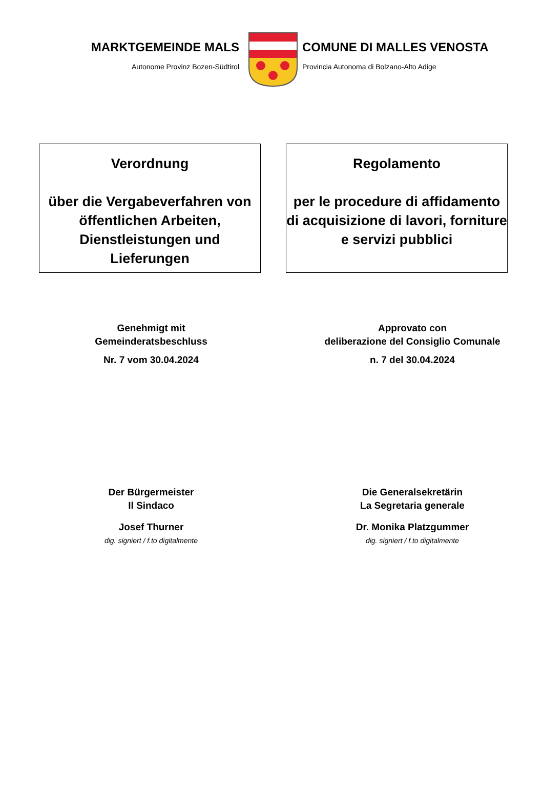MARKTGEMEINDE MALS
Autonome Provinz Bozen-Südtirol
COMUNE DI MALLES VENOSTA
Provincia Autonoma di Bolzano-Alto Adige
Verordnung
über die Vergabeverfahren von öffentlichen Arbeiten, Dienstleistungen und Lieferungen
Regolamento
per le procedure di affidamento di acquisizione di lavori, forniture e servizi pubblici
Genehmigt mit
Gemeinderatsbeschluss
Nr. 7 vom 30.04.2024
Approvato con
deliberazione del Consiglio Comunale
n. 7 del 30.04.2024
Der Bürgermeister
Il Sindaco
Josef Thurner
dig. signiert / f.to digitalmente
Die Generalsekretärin
La Segretaria generale
Dr. Monika Platzgummer
dig. signiert / f.to digitalmente